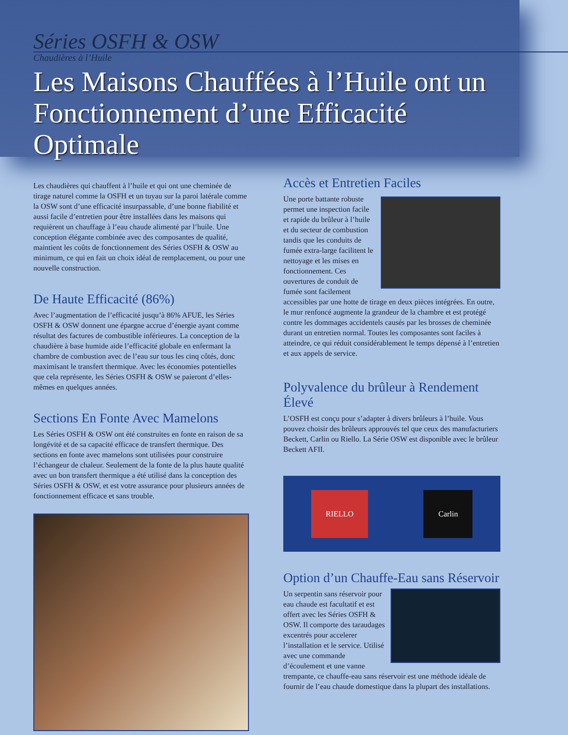Séries OSFH & OSW
Chaudières à l’Huile
Les Maisons Chauffées à l’Huile ont un Fonctionnement d’une Efficacité Optimale
Les chaudières qui chauffent à l’huile et qui ont une cheminée de tirage naturel comme la OSFH et un tuyau sur la paroi latérale comme la OSW sont d’une efficacité insurpassable, d’une bonne fiabilité et aussi facile d’entretien pour être installées dans les maisons qui requièrent un chauffage à l’eau chaude alimenté par l’huile. Une conception élégante combinée avec des composantes de qualité, maintient les coûts de fonctionnement des Séries OSFH & OSW au minimum, ce qui en fait un choix idéal de remplacement, ou pour une nouvelle construction.
De Haute Efficacité (86%)
Avec l’augmentation de l’efficacité jusqu’à 86% AFUE, les Séries OSFH & OSW donnent une épargne accrue d’énergie ayant comme résultat des factures de combustible inférieures. La conception de la chaudière à base humide aide l’efficacité globale en enfermant la chambre de combustion avec de l’eau sur tous les cinq côtés, donc maximisant le transfert thermique. Avec les économies potentielles que cela représente, les Séries OSFH & OSW se paieront d’elles-mêmes en quelques années.
Sections En Fonte Avec Mamelons
Les Séries OSFH & OSW ont été construites en fonte en raison de sa longévité et de sa capacité efficace de transfert thermique. Des sections en fonte avec mamelons sont utilisées pour construire l’échangeur de chaleur. Seulement de la fonte de la plus haute qualité avec un bon transfert thermique a été utilisé dans la conception des Séries OSFH & OSW, et est votre assurance pour plusieurs années de fonctionnement efficace et sans trouble.
Accès et Entretien Faciles
Une porte battante robuste permet une inspection facile et rapide du brûleur à l’huile et du secteur de combustion tandis que les conduits de fumée extra-large facilitent le nettoyage et les mises en fonctionnement. Ces ouvertures de conduit de fumée sont facilement accessibles par une hotte de tirage en deux pièces intégrées. En outre, le mur renfoncé augmente la grandeur de la chambre et est protégé contre les dommages accidentels causés par les brosses de cheminée durant un entretien normal. Toutes les composantes sont faciles à atteindre, ce qui réduit considérablement le temps dépensé à l’entretien et aux appels de service.
Polyvalence du brûleur à Rendement Élevé
L’OSFH est conçu pour s’adapter à divers brûleurs à l’huile. Vous pouvez choisir des brûleurs approuvés tel que ceux des manufacturiers Beckett, Carlin ou Riello. La Série OSW est disponible avec le brûleur Beckett AFII.
RIELLO Carlin
Option d’un Chauffe-Eau sans Réservoir
Un serpentin sans réservoir pour eau chaude est facultatif et est offert avec les Séries OSFH & OSW. Il comporte des taraudages excentrés pour accelerer l’installation et le service. Utilisé avec une commande d’écoulement et une vanne trempante, ce chauffe-eau sans réservoir est une méthode idéale de fournir de l’eau chaude domestique dans la plupart des installations.